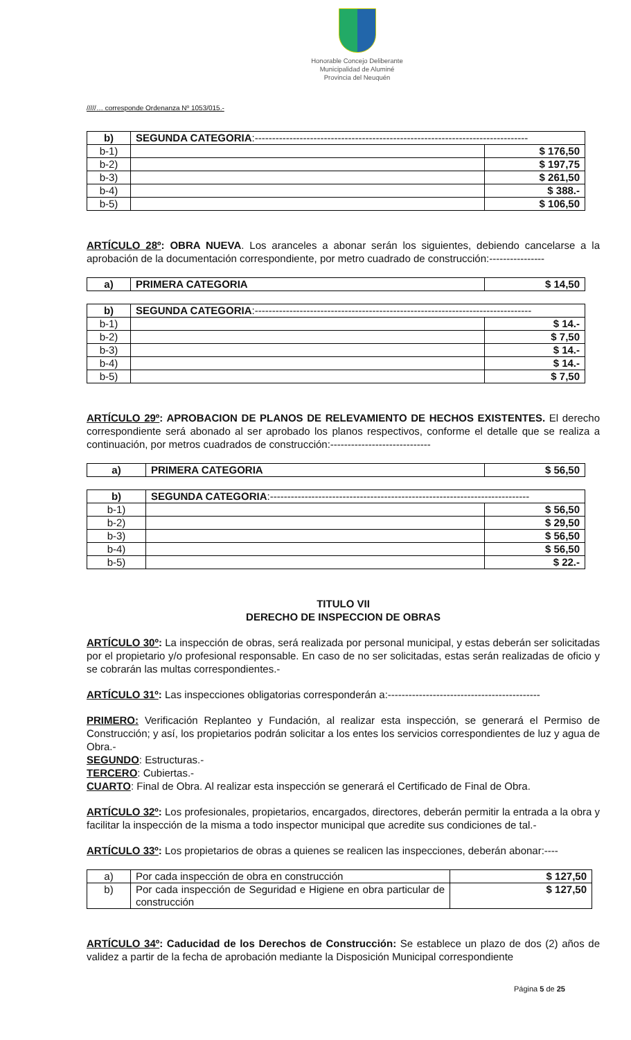Honorable Concejo Deliberante
Municipalidad de Aluminé
Provincia del Neuquén
/////… corresponde Ordenanza Nº 1053/015.-
| b) | SEGUNDA CATEGORIA :------------------------------------------------------------------------------- | |
| b-1) | | $ 176,50 |
| b-2) | | $ 197,75 |
| b-3) | | $ 261,50 |
| b-4) | | $ 388.- |
| b-5) | | $ 106,50 |
ARTÍCULO 28º: OBRA NUEVA. Los aranceles a abonar serán los siguientes, debiendo cancelarse a la aprobación de la documentación correspondiente, por metro cuadrado de construcción:----------------
| a) | PRIMERA CATEGORIA | $ 14,50 |
| b) | SEGUNDA CATEGORIA :-------------------------------------------------------------------------------- | |
| b-1) | | $ 14.- |
| b-2) | | $ 7,50 |
| b-3) | | $ 14.- |
| b-4) | | $ 14.- |
| b-5) | | $ 7,50 |
ARTÍCULO 29º: APROBACION DE PLANOS DE RELEVAMIENTO DE HECHOS EXISTENTES. El derecho correspondiente será abonado al ser aprobado los planos respectivos, conforme el detalle que se realiza a continuación, por metros cuadrados de construcción:-----------------------------
| a) | PRIMERA CATEGORIA | $ 56,50 |
| b) | SEGUNDA CATEGORIA :--------------------------------------------------------------------------- | |
| b-1) | | $ 56,50 |
| b-2) | | $ 29,50 |
| b-3) | | $ 56,50 |
| b-4) | | $ 56,50 |
| b-5) | | $ 22.- |
TITULO VII
DERECHO DE INSPECCION DE OBRAS
ARTÍCULO 30º: La inspección de obras, será realizada por personal municipal, y estas deberán ser solicitadas por el propietario y/o profesional responsable. En caso de no ser solicitadas, estas serán realizadas de oficio y se cobrarán las multas correspondientes.-
ARTÍCULO 31º: Las inspecciones obligatorias corresponderán a:--------------------------------------------
PRIMERO: Verificación Replanteo y Fundación, al realizar esta inspección, se generará el Permiso de Construcción; y así, los propietarios podrán solicitar a los entes los servicios correspondientes de luz y agua de Obra.-
SEGUNDO: Estructuras.-
TERCERO: Cubiertas.-
CUARTO: Final de Obra. Al realizar esta inspección se generará el Certificado de Final de Obra.
ARTÍCULO 32º: Los profesionales, propietarios, encargados, directores, deberán permitir la entrada a la obra y facilitar la inspección de la misma a todo inspector municipal que acredite sus condiciones de tal.-
ARTÍCULO 33º: Los propietarios de obras a quienes se realicen las inspecciones, deberán abonar:----
| a) | Por cada inspección de obra en construcción | $ 127,50 |
| b) | Por cada inspección de Seguridad e Higiene en obra particular de construcción | $ 127,50 |
ARTÍCULO 34º: Caducidad de los Derechos de Construcción: Se establece un plazo de dos (2) años de validez a partir de la fecha de aprobación mediante la Disposición Municipal correspondiente
Página 5 de 25